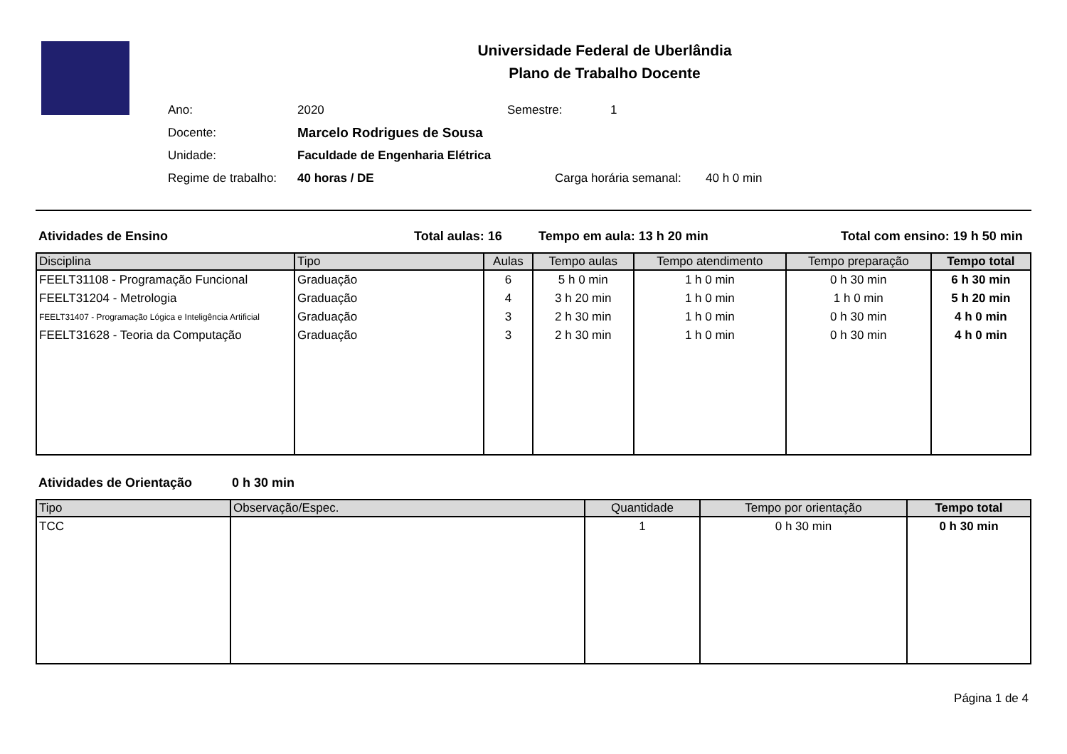Universidade Federal de Uberlândia
Plano de Trabalho Docente
Ano: 2020 Semestre: 1
Docente: Marcelo Rodrigues de Sousa
Unidade: Faculdade de Engenharia Elétrica
Regime de trabalho: 40 horas / DE Carga horária semanal: 40 h 0 min
Atividades de Ensino Total aulas: 16 Tempo em aula: 13 h 20 min Total com ensino: 19 h 50 min
| Disciplina | Tipo | Aulas | Tempo aulas | Tempo atendimento | Tempo preparação | Tempo total |
| --- | --- | --- | --- | --- | --- | --- |
| FEELT31108 - Programação Funcional | Graduação | 6 | 5 h 0 min | 1 h 0 min | 0 h 30 min | 6 h 30 min |
| FEELT31204 - Metrologia | Graduação | 4 | 3 h 20 min | 1 h 0 min | 1 h 0 min | 5 h 20 min |
| FEELT31407 - Programação Lógica e Inteligência Artificial | Graduação | 3 | 2 h 30 min | 1 h 0 min | 0 h 30 min | 4 h 0 min |
| FEELT31628 - Teoria da Computação | Graduação | 3 | 2 h 30 min | 1 h 0 min | 0 h 30 min | 4 h 0 min |
Atividades de Orientação 0 h 30 min
| Tipo | Observação/Espec. | Quantidade | Tempo por orientação | Tempo total |
| --- | --- | --- | --- | --- |
| TCC | | 1 | 0 h 30 min | 0 h 30 min |
Página 1 de 4